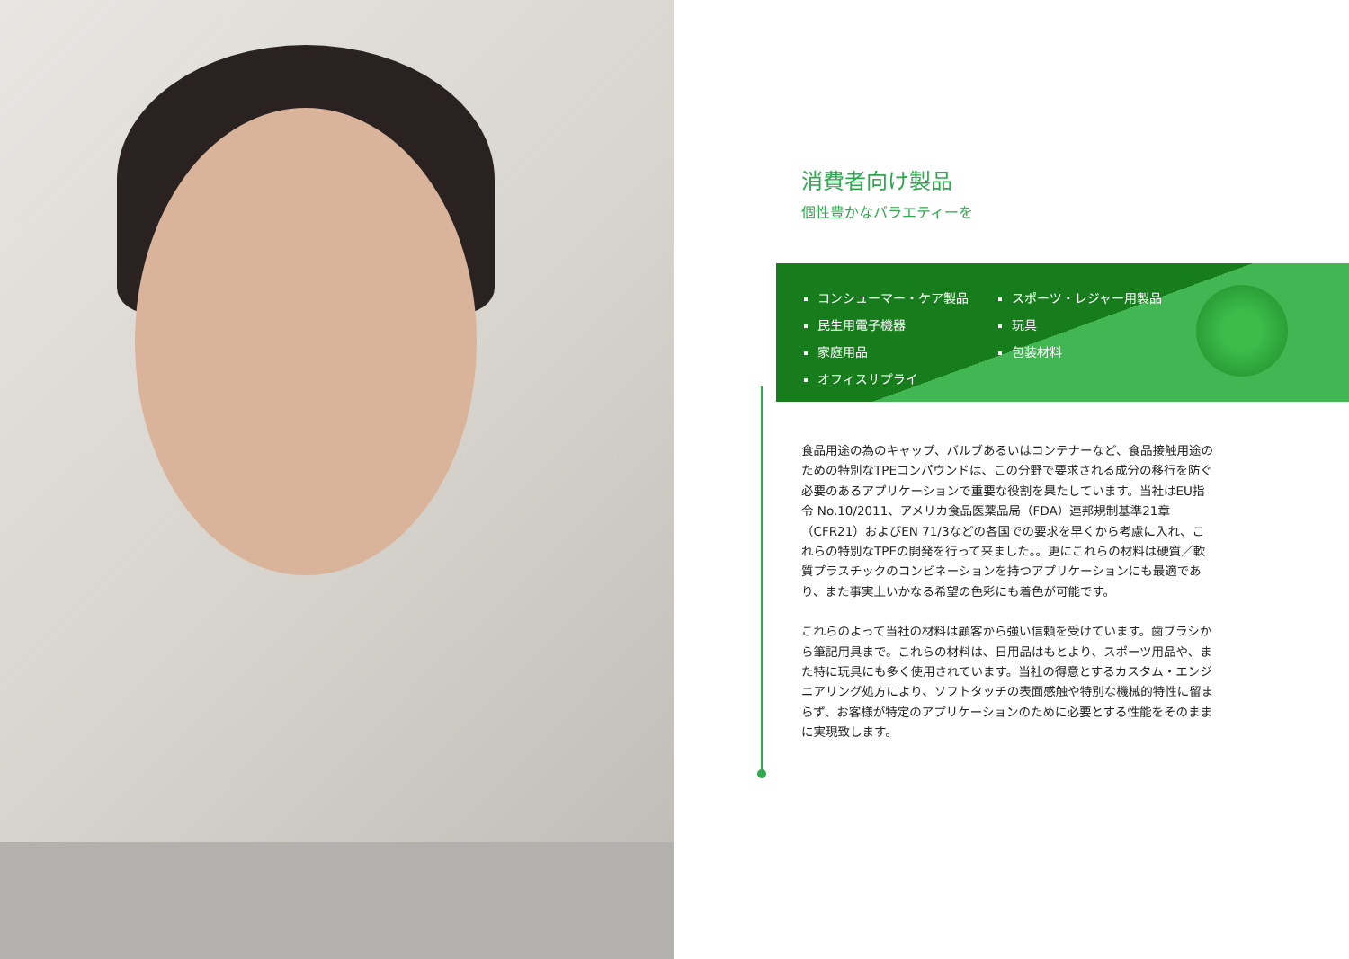消費者向け製品
個性豊かなバラエティーを
コンシューマー・ケア製品
民生用電子機器
家庭用品
オフィスサプライ
スポーツ・レジャー用製品
玩具
包装材料
食品用途の為のキャップ、バルブあるいはコンテナーなど、食品接触用途のための特別なTPEコンパウンドは、この分野で要求される成分の移行を防ぐ必要のあるアプリケーションで重要な役割を果たしています。当社はEU指令 No.10/2011、アメリカ食品医薬品局（FDA）連邦規制基準21章（CFR21）およびEN 71/3などの各国での要求を早くから考慮に入れ、これらの特別なTPEの開発を行って来ました。。更にこれらの材料は硬質／軟質プラスチックのコンビネーションを持つアプリケーションにも最適であり、また事実上いかなる希望の色彩にも着色が可能です。
これらのよって当社の材料は顧客から強い信頼を受けています。歯ブラシから筆記用具まで。これらの材料は、日用品はもとより、スポーツ用品や、また特に玩具にも多く使用されています。当社の得意とするカスタム・エンジニアリング処方により、ソフトタッチの表面感触や特別な機械的特性に留まらず、お客様が特定のアプリケーションのために必要とする性能をそのままに実現致します。